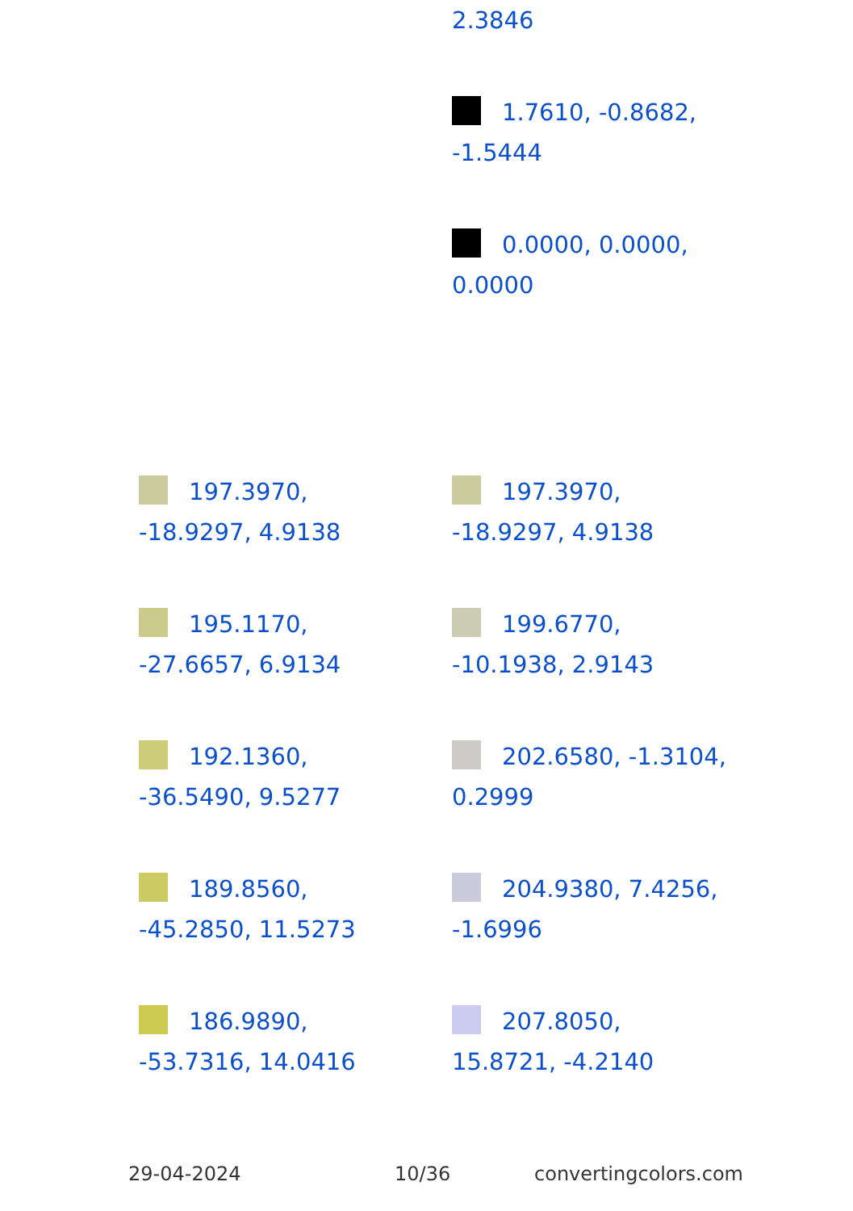2.3846
1.7610, -0.8682, -1.5444
0.0000, 0.0000, 0.0000
197.3970, -18.9297, 4.9138
197.3970, -18.9297, 4.9138
195.1170, -27.6657, 6.9134
199.6770, -10.1938, 2.9143
192.1360, -36.5490, 9.5277
202.6580, -1.3104, 0.2999
189.8560, -45.2850, 11.5273
204.9380, 7.4256, -1.6996
186.9890, -53.7316, 14.0416
207.8050, 15.8721, -4.2140
29-04-2024 10/36 convertingcolors.com